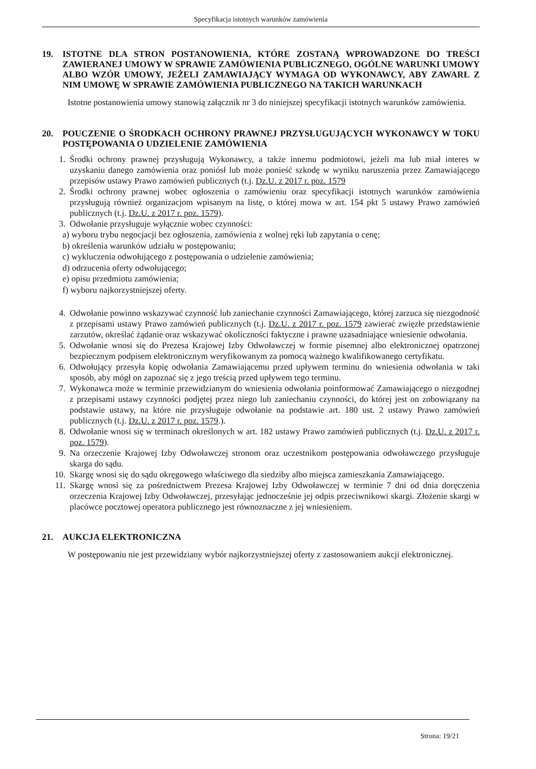Specyfikacja istotnych warunków zamówienia
19. ISTOTNE DLA STRON POSTANOWIENIA, KTÓRE ZOSTANĄ WPROWADZONE DO TREŚCI ZAWIERANEJ UMOWY W SPRAWIE ZAMÓWIENIA PUBLICZNEGO, OGÓLNE WARUNKI UMOWY ALBO WZÓR UMOWY, JEŻELI ZAMAWIAJĄCY WYMAGA OD WYKONAWCY, ABY ZAWARŁ Z NIM UMOWĘ W SPRAWIE ZAMÓWIENIA PUBLICZNEGO NA TAKICH WARUNKACH
Istotne postanowienia umowy stanowią załącznik nr 3 do niniejszej specyfikacji istotnych warunków zamówienia.
20. POUCZENIE O ŚRODKACH OCHRONY PRAWNEJ PRZYSŁUGUJĄCYCH WYKONAWCY W TOKU POSTĘPOWANIA O UDZIELENIE ZAMÓWIENIA
1. Środki ochrony prawnej przysługują Wykonawcy, a także innemu podmiotowi, jeżeli ma lub miał interes w uzyskaniu danego zamówienia oraz poniósł lub może ponieść szkodę w wyniku naruszenia przez Zamawiającego przepisów ustawy Prawo zamówień publicznych (t.j. Dz.U. z 2017 r. poz. 1579
2. Środki ochrony prawnej wobec ogłoszenia o zamówieniu oraz specyfikacji istotnych warunków zamówienia przysługują również organizacjom wpisanym na listę, o której mowa w art. 154 pkt 5 ustawy Prawo zamówień publicznych (t.j. Dz.U. z 2017 r. poz. 1579).
3. Odwołanie przysługuje wyłącznie wobec czynności:
a) wyboru trybu negocjacji bez ogłoszenia, zamówienia z wolnej ręki lub zapytania o cenę;
b) określenia warunków udziału w postępowaniu;
c) wykluczenia odwołującego z postępowania o udzielenie zamówienia;
d) odrzucenia oferty odwołującego;
e) opisu przedmiotu zamówienia;
f) wyboru najkorzystniejszej oferty.
4. Odwołanie powinno wskazywać czynność lub zaniechanie czynności Zamawiającego, której zarzuca się niezgodność z przepisami ustawy Prawo zamówień publicznych (t.j. Dz.U. z 2017 r. poz. 1579 zawierać zwięzłe przedstawienie zarzutów, określać żądanie oraz wskazywać okoliczności faktyczne i prawne uzasadniające wniesienie odwołania.
5. Odwołanie wnosi się do Prezesa Krajowej Izby Odwoławczej w formie pisemnej albo elektronicznej opatrzonej bezpiecznym podpisem elektronicznym weryfikowanym za pomocą ważnego kwalifikowanego certyfikatu.
6. Odwołujący przesyła kopię odwołania Zamawiającemu przed upływem terminu do wniesienia odwołania w taki sposób, aby mógł on zapoznać się z jego treścią przed upływem tego terminu.
7. Wykonawca może w terminie przewidzianym do wniesienia odwołania poinformować Zamawiającego o niezgodnej z przepisami ustawy czynności podjętej przez niego lub zaniechaniu czynności, do której jest on zobowiązany na podstawie ustawy, na które nie przysługuje odwołanie na podstawie art. 180 ust. 2 ustawy Prawo zamówień publicznych (t.j. Dz.U. z 2017 r. poz. 1579.).
8. Odwołanie wnosi się w terminach określonych w art. 182 ustawy Prawo zamówień publicznych (t.j. Dz.U. z 2017 r. poz. 1579).
9. Na orzeczenie Krajowej Izby Odwoławczej stronom oraz uczestnikom postępowania odwoławczego przysługuje skarga do sądu.
10. Skargę wnosi się do sądu okręgowego właściwego dla siedziby albo miejsca zamieszkania Zamawiającego.
11. Skargę wnosi się za pośrednictwem Prezesa Krajowej Izby Odwoławczej w terminie 7 dni od dnia doręczenia orzeczenia Krajowej Izby Odwoławczej, przesyłając jednocześnie jej odpis przeciwnikowi skargi. Złożenie skargi w placówce pocztowej operatora publicznego jest równoznaczne z jej wniesieniem.
21. AUKCJA ELEKTRONICZNA
W postępowaniu nie jest przewidziany wybór najkorzystniejszej oferty z zastosowaniem aukcji elektronicznej.
Strona: 19/21